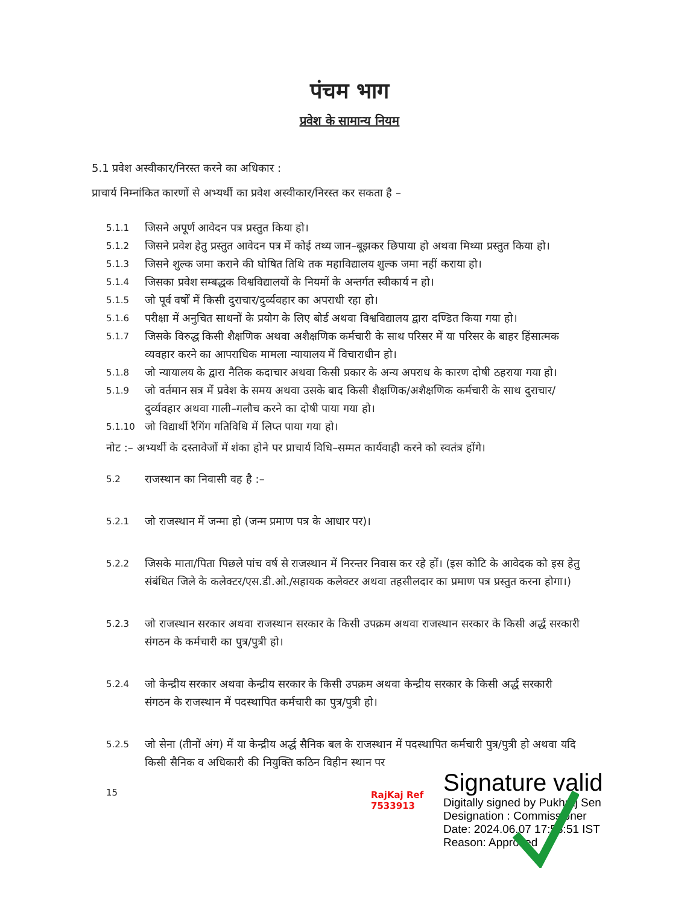पंचम भाग
प्रवेश के सामान्य नियम
5.1 प्रवेश अस्वीकार/निरस्त करने का अधिकार :
प्राचार्य निम्नांकित कारणों से अभ्यर्थी का प्रवेश अस्वीकार/निरस्त कर सकता है –
5.1.1 जिसने अपूर्ण आवेदन पत्र प्रस्तुत किया हो।
5.1.2 जिसने प्रवेश हेतु प्रस्तुत आवेदन पत्र में कोई तथ्य जान–बूझकर छिपाया हो अथवा मिथ्या प्रस्तुत किया हो।
5.1.3 जिसने शुल्क जमा कराने की घोषित तिथि तक महाविद्यालय शुल्क जमा नहीं कराया हो।
5.1.4 जिसका प्रवेश सम्बद्धक विश्वविद्यालयों के नियमों के अन्तर्गत स्वीकार्य न हो।
5.1.5 जो पूर्व वर्षों में किसी दुराचार/दुर्व्यवहार का अपराधी रहा हो।
5.1.6 परीक्षा में अनुचित साधनों के प्रयोग के लिए बोर्ड अथवा विश्वविद्यालय द्वारा दण्डित किया गया हो।
5.1.7 जिसके विरुद्ध किसी शैक्षणिक अथवा अशैक्षणिक कर्मचारी के साथ परिसर में या परिसर के बाहर हिंसात्मक व्यवहार करने का आपराधिक मामला न्यायालय में विचाराधीन हो।
5.1.8 जो न्यायालय के द्वारा नैतिक कदाचार अथवा किसी प्रकार के अन्य अपराध के कारण दोषी ठहराया गया हो।
5.1.9 जो वर्तमान सत्र में प्रवेश के समय अथवा उसके बाद किसी शैक्षणिक/अशैक्षणिक कर्मचारी के साथ दुराचार/दुर्व्यवहार अथवा गाली–गलौच करने का दोषी पाया गया हो।
5.1.10 जो विद्यार्थी रैगिंग गतिविधि में लिप्त पाया गया हो।
नोट :– अभ्यर्थी के दस्तावेजों में शंका होने पर प्राचार्य विधि–सम्मत कार्यवाही करने को स्वतंत्र होंगे।
5.2 राजस्थान का निवासी वह है :–
5.2.1 जो राजस्थान में जन्मा हो (जन्म प्रमाण पत्र के आधार पर)।
5.2.2 जिसके माता/पिता पिछले पांच वर्ष से राजस्थान में निरन्तर निवास कर रहे हों। (इस कोटि के आवेदक को इस हेतु संबंधित जिले के कलेक्टर/एस.डी.ओ./सहायक कलेक्टर अथवा तहसीलदार का प्रमाण पत्र प्रस्तुत करना होगा।)
5.2.3 जो राजस्थान सरकार अथवा राजस्थान सरकार के किसी उपक्रम अथवा राजस्थान सरकार के किसी अर्द्ध सरकारी संगठन के कर्मचारी का पुत्र/पुत्री हो।
5.2.4 जो केन्द्रीय सरकार अथवा केन्द्रीय सरकार के किसी उपक्रम अथवा केन्द्रीय सरकार के किसी अर्द्ध सरकारी संगठन के राजस्थान में पदस्थापित कर्मचारी का पुत्र/पुत्री हो।
5.2.5 जो सेना (तीनों अंग) में या केन्द्रीय अर्द्ध सैनिक बल के राजस्थान में पदस्थापित कर्मचारी पुत्र/पुत्री हो अथवा यदि किसी सैनिक व अधिकारी की नियुक्ति कठिन विहीन स्थान पर
15
RajKaj Ref
7533913
Signature valid
Digitally signed by Pukhraj Sen
Designation : Commissioner
Date: 2024.06.07 17:58:51 IST
Reason: Approved